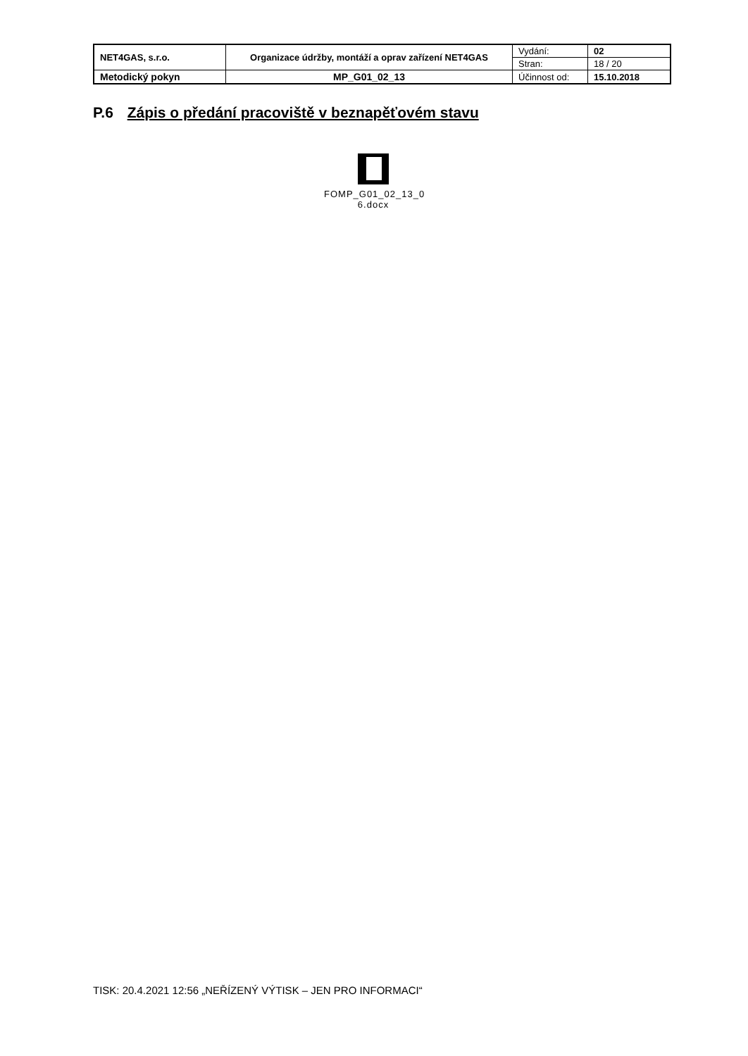| NET4GAS, s.r.o. | Organizace údržby, montáží a oprav zařízení NET4GAS | Vydání: | 02 |
| | | Stran: | 18 / 20 |
| Metodický pokyn | MP_G01_02_13 | Účinnost od: | 15.10.2018 |
P.6 Zápis o předání pracoviště v beznapěťovém stavu
FOMP_G01_02_13_0
6.docx
TISK: 20.4.2021 12:56 „NEŘÍZENÝ VÝTISK – JEN PRO INFORMACI“